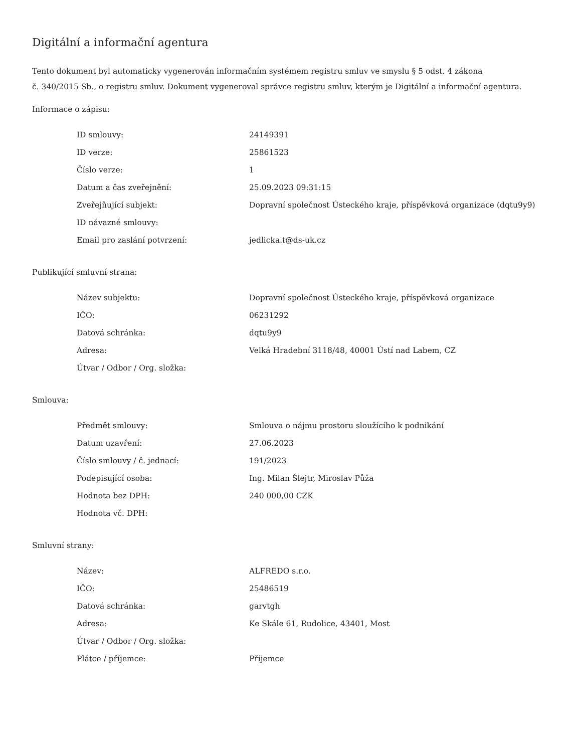Digitální a informační agentura
Tento dokument byl automaticky vygenerován informačním systémem registru smluv ve smyslu § 5 odst. 4 zákona
č. 340/2015 Sb., o registru smluv. Dokument vygeneroval správce registru smluv, kterým je Digitální a informační agentura.
Informace o zápisu:
| ID smlouvy: | 24149391 |
| ID verze: | 25861523 |
| Číslo verze: | 1 |
| Datum a čas zveřejnění: | 25.09.2023 09:31:15 |
| Zveřejňující subjekt: | Dopravní společnost Ústeckého kraje, příspěvková organizace (dqtu9y9) |
| ID návazné smlouvy: | |
| Email pro zaslání potvrzení: | jedlicka.t@ds-uk.cz |
Publikující smluvní strana:
| Název subjektu: | Dopravní společnost Ústeckého kraje, příspěvková organizace |
| IČO: | 06231292 |
| Datová schránka: | dqtu9y9 |
| Adresa: | Velká Hradební 3118/48, 40001 Ústí nad Labem, CZ |
| Útvar / Odbor / Org. složka: | |
Smlouva:
| Předmět smlouvy: | Smlouva o nájmu prostoru sloužícího k podnikání |
| Datum uzavření: | 27.06.2023 |
| Číslo smlouvy / č. jednací: | 191/2023 |
| Podepisující osoba: | Ing. Milan Šlejtr, Miroslav Půža |
| Hodnota bez DPH: | 240 000,00 CZK |
| Hodnota vč. DPH: | |
Smluvní strany:
| Název: | ALFREDO s.r.o. |
| IČO: | 25486519 |
| Datová schránka: | garvtgh |
| Adresa: | Ke Skále 61, Rudolice, 43401, Most |
| Útvar / Odbor / Org. složka: | |
| Plátce / příjemce: | Příjemce |